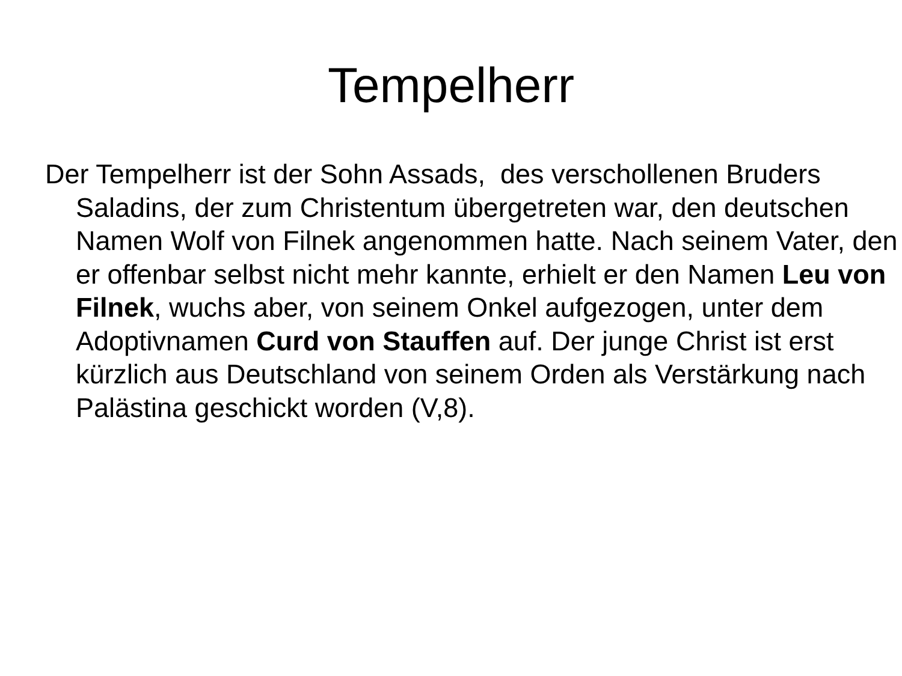Tempelherr
Der Tempelherr ist der Sohn Assads, des verschollenen Bruders Saladins, der zum Christentum übergetreten war, den deutschen Namen Wolf von Filnek angenommen hatte. Nach seinem Vater, den er offenbar selbst nicht mehr kannte, erhielt er den Namen Leu von Filnek, wuchs aber, von seinem Onkel aufgezogen, unter dem Adoptivnamen Curd von Stauffen auf. Der junge Christ ist erst kürzlich aus Deutschland von seinem Orden als Verstärkung nach Palästina geschickt worden (V,8).